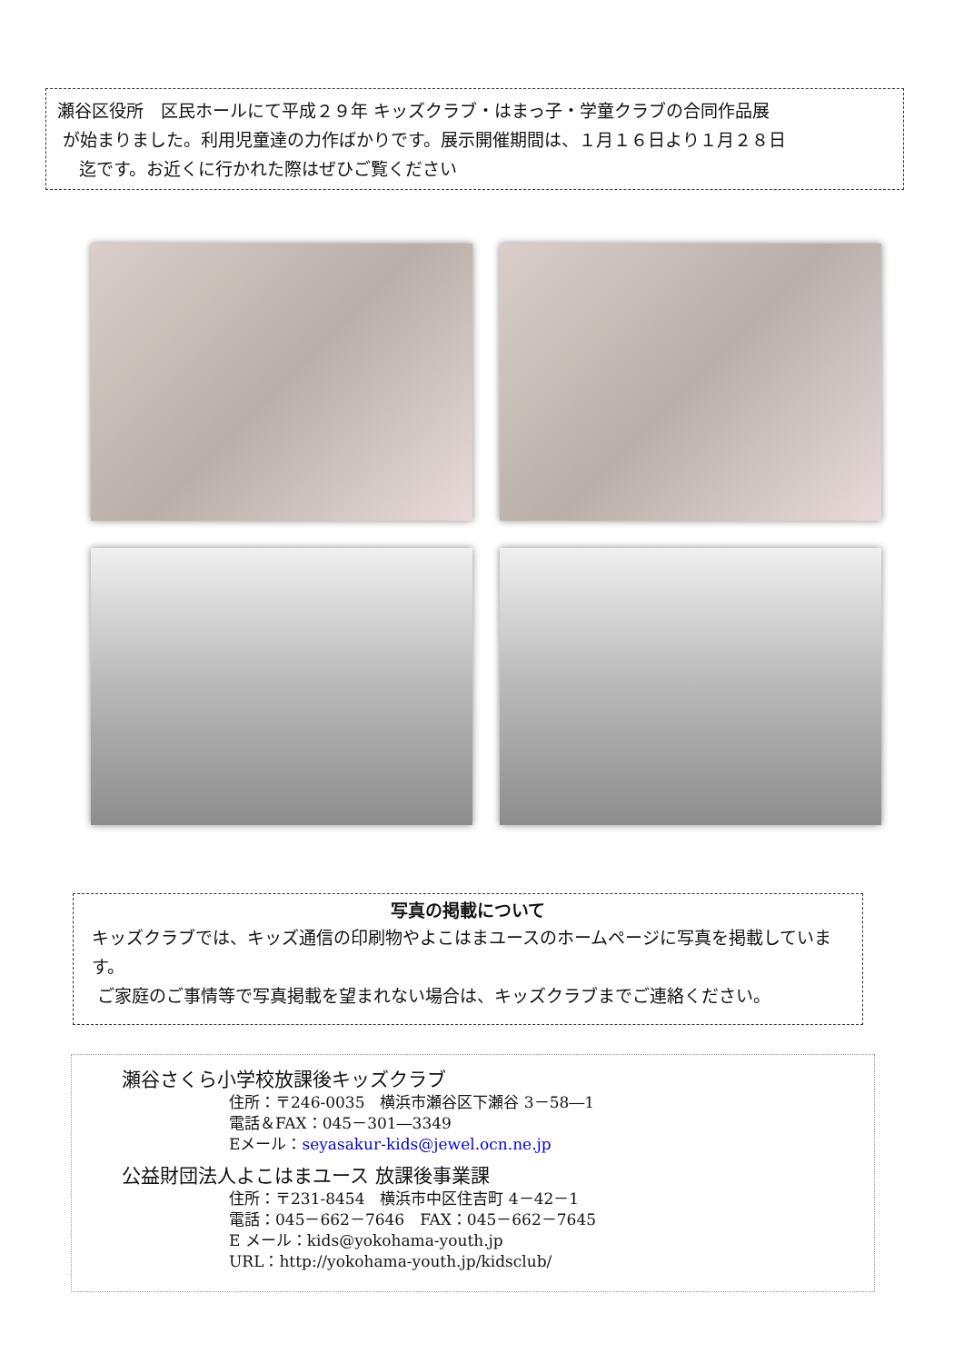瀬谷区役所　区民ホールにて平成２９年 キッズクラブ・はまっ子・学童クラブの合同作品展
が始まりました。利用児童達の力作ばかりです。展示開催期間は、１月１６日より１月２８日
迄です。お近くに行かれた際はぜひご覧ください
写真の掲載について
キッズクラブでは、キッズ通信の印刷物やよこはまユースのホームページに写真を掲載しています。
ご家庭のご事情等で写真掲載を望まれない場合は、キッズクラブまでご連絡ください。
瀬谷さくら小学校放課後キッズクラブ
住所：〒246-0035　横浜市瀬谷区下瀬谷 3－58―1
電話＆FAX：045－301―3349
Eメール：seyasakur-kids@jewel.ocn.ne.jp
公益財団法人よこはまユース 放課後事業課
住所：〒231-8454　横浜市中区住吉町 4－42－1
電話：045－662－7646　FAX：045－662－7645
E メール：kids@yokohama-youth.jp
URL：http://yokohama-youth.jp/kidsclub/